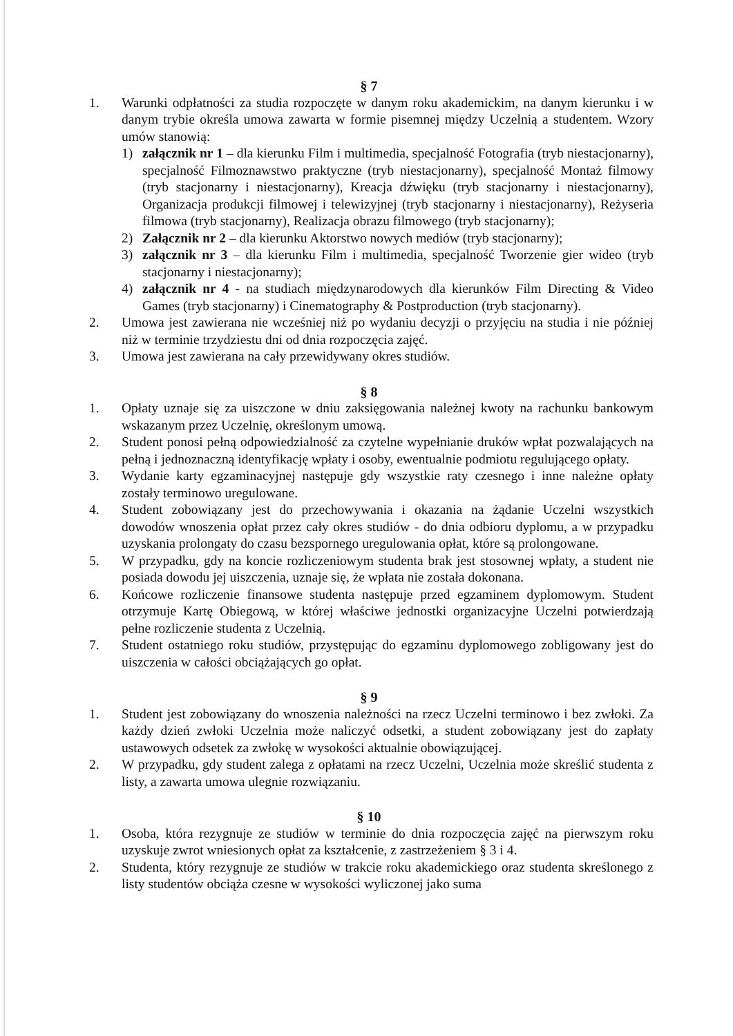§ 7
1. Warunki odpłatności za studia rozpoczęte w danym roku akademickim, na danym kierunku i w danym trybie określa umowa zawarta w formie pisemnej między Uczelnią a studentem. Wzory umów stanowią:
1) załącznik nr 1 – dla kierunku Film i multimedia, specjalność Fotografia (tryb niestacjonarny), specjalność Filmoznawstwo praktyczne (tryb niestacjonarny), specjalność Montaż filmowy (tryb stacjonarny i niestacjonarny), Kreacja dźwięku (tryb stacjonarny i niestacjonarny), Organizacja produkcji filmowej i telewizyjnej (tryb stacjonarny i niestacjonarny), Reżyseria filmowa (tryb stacjonarny), Realizacja obrazu filmowego (tryb stacjonarny);
2) Załącznik nr 2 – dla kierunku Aktorstwo nowych mediów (tryb stacjonarny);
3) załącznik nr 3 – dla kierunku Film i multimedia, specjalność Tworzenie gier wideo (tryb stacjonarny i niestacjonarny);
4) załącznik nr 4 - na studiach międzynarodowych dla kierunków Film Directing & Video Games (tryb stacjonarny) i Cinematography & Postproduction (tryb stacjonarny).
2. Umowa jest zawierana nie wcześniej niż po wydaniu decyzji o przyjęciu na studia i nie później niż w terminie trzydziestu dni od dnia rozpoczęcia zajęć.
3. Umowa jest zawierana na cały przewidywany okres studiów.
§ 8
1. Opłaty uznaje się za uiszczone w dniu zaksięgowania należnej kwoty na rachunku bankowym wskazanym przez Uczelnię, określonym umową.
2. Student ponosi pełną odpowiedzialność za czytelne wypełnianie druków wpłat pozwalających na pełną i jednoznaczną identyfikację wpłaty i osoby, ewentualnie podmiotu regulującego opłaty.
3. Wydanie karty egzaminacyjnej następuje gdy wszystkie raty czesnego i inne należne opłaty zostały terminowo uregulowane.
4. Student zobowiązany jest do przechowywania i okazania na żądanie Uczelni wszystkich dowodów wnoszenia opłat przez cały okres studiów - do dnia odbioru dyplomu, a w przypadku uzyskania prolongaty do czasu bezspornego uregulowania opłat, które są prolongowane.
5. W przypadku, gdy na koncie rozliczeniowym studenta brak jest stosownej wpłaty, a student nie posiada dowodu jej uiszczenia, uznaje się, że wpłata nie została dokonana.
6. Końcowe rozliczenie finansowe studenta następuje przed egzaminem dyplomowym. Student otrzymuje Kartę Obiegową, w której właściwe jednostki organizacyjne Uczelni potwierdzają pełne rozliczenie studenta z Uczelnią.
7. Student ostatniego roku studiów, przystępując do egzaminu dyplomowego zobligowany jest do uiszczenia w całości obciążających go opłat.
§ 9
1. Student jest zobowiązany do wnoszenia należności na rzecz Uczelni terminowo i bez zwłoki. Za każdy dzień zwłoki Uczelnia może naliczyć odsetki, a student zobowiązany jest do zapłaty ustawowych odsetek za zwłokę w wysokości aktualnie obowiązującej.
2. W przypadku, gdy student zalega z opłatami na rzecz Uczelni, Uczelnia może skreślić studenta z listy, a zawarta umowa ulegnie rozwiązaniu.
§ 10
1. Osoba, która rezygnuje ze studiów w terminie do dnia rozpoczęcia zajęć na pierwszym roku uzyskuje zwrot wniesionych opłat za kształcenie, z zastrzeżeniem § 3 i 4.
2. Studenta, który rezygnuje ze studiów w trakcie roku akademickiego oraz studenta skreślonego z listy studentów obciąża czesne w wysokości wyliczonej jako suma